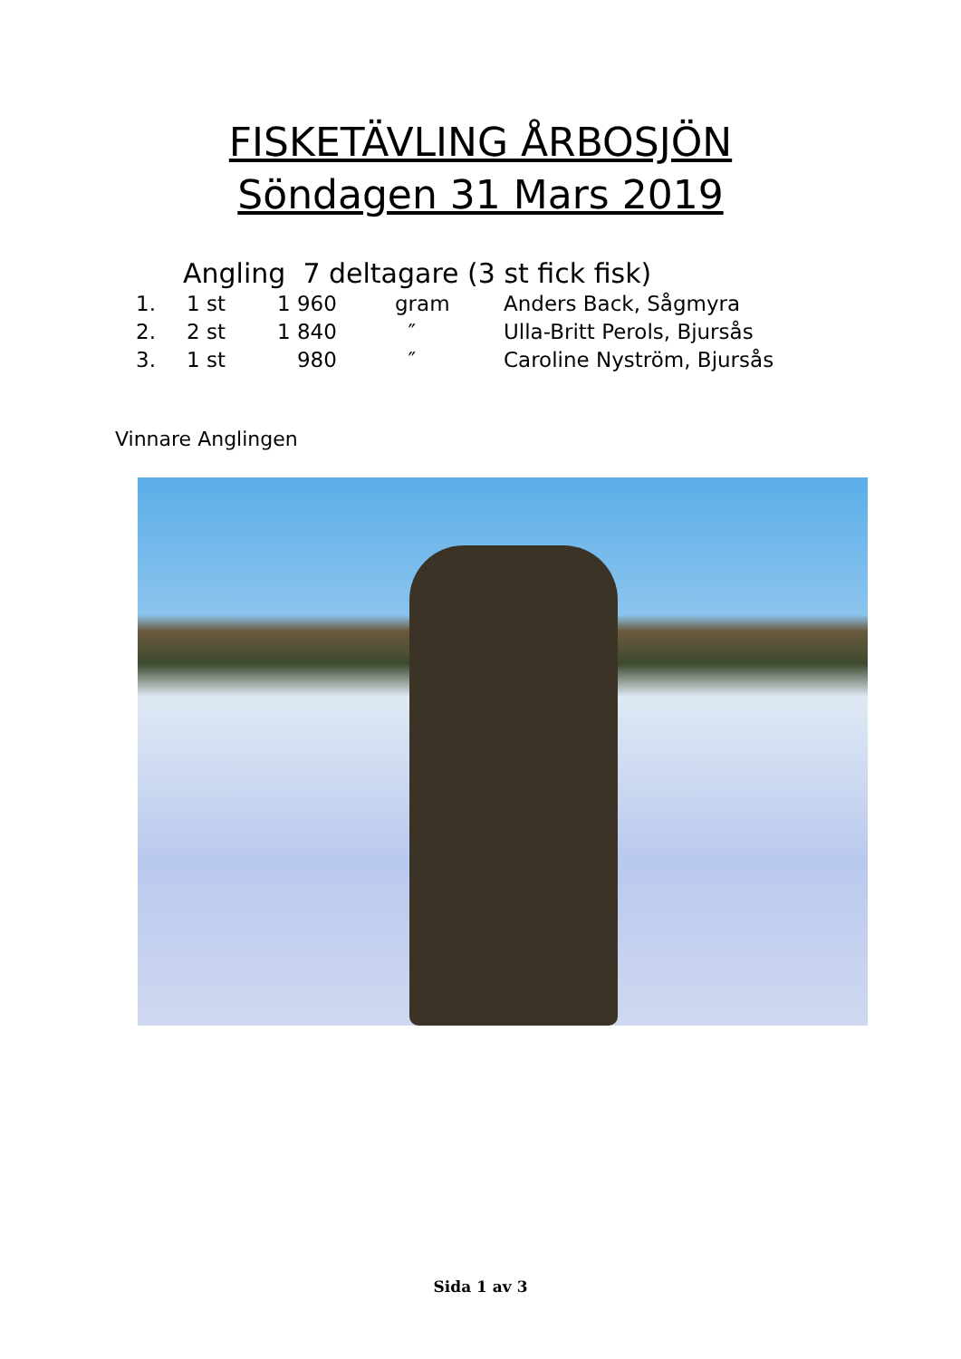FISKETÄVLING ÅRBOSJÖN
Söndagen 31 Mars 2019
Angling 7 deltagare (3 st fick fisk)
| 1. | 1 st | 1 960 | gram | Anders Back, Sågmyra |
| 2. | 2 st | 1 840 | ″ | Ulla-Britt Perols, Bjursås |
| 3. | 1 st | 980 | ″ | Caroline Nyström, Bjursås |
Vinnare Anglingen
Sida 1 av 3